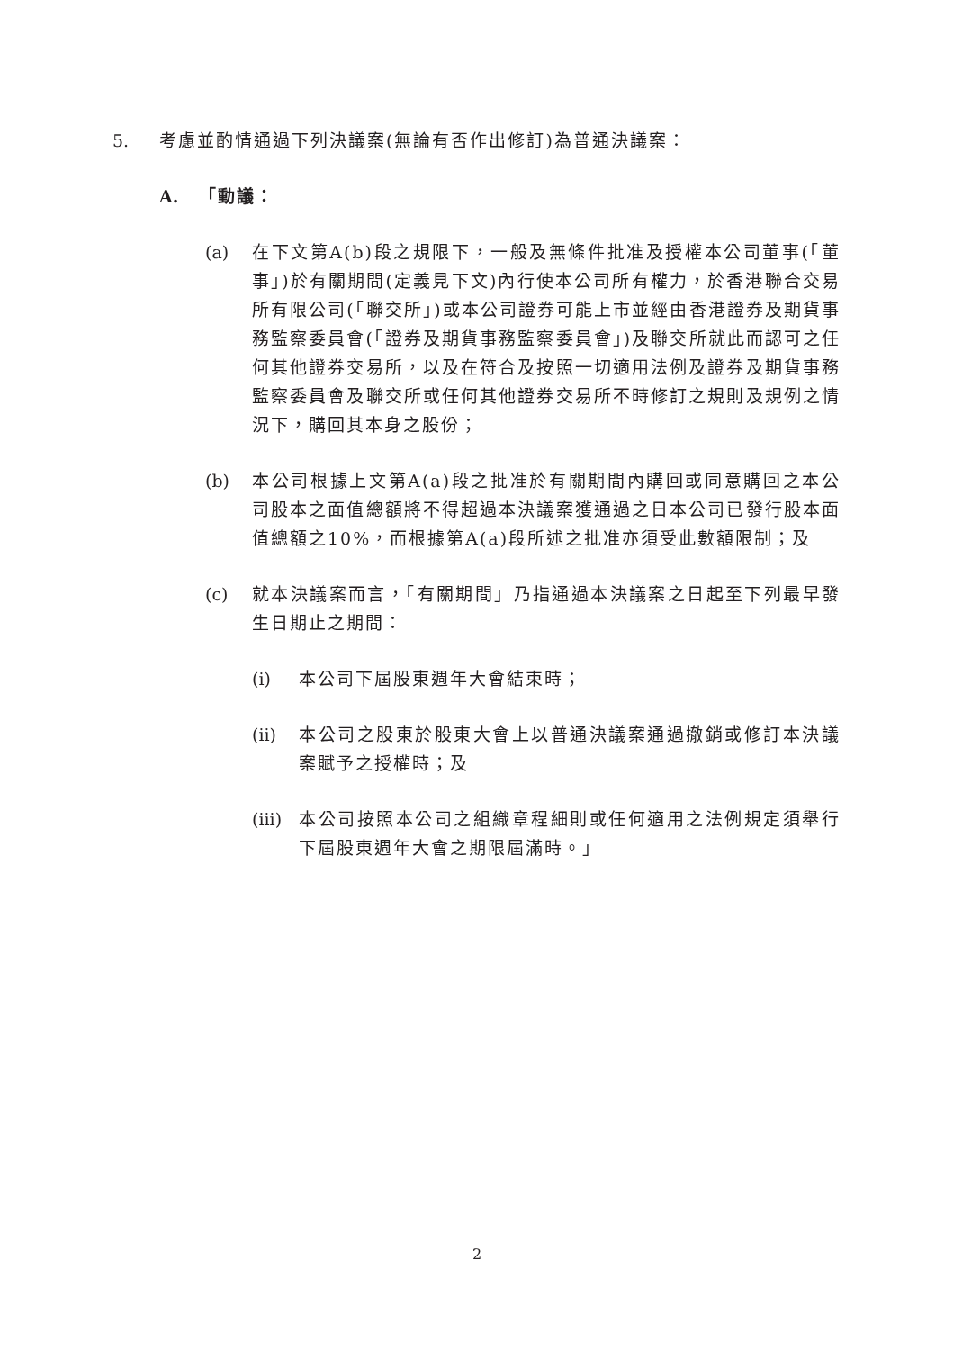5. 考慮並酌情通過下列決議案(無論有否作出修訂)為普通決議案：
A. 「動議：
(a) 在下文第A(b)段之規限下，一般及無條件批准及授權本公司董事(「董事」)於有關期間(定義見下文)內行使本公司所有權力，於香港聯合交易所有限公司(「聯交所」)或本公司證券可能上市並經由香港證券及期貨事務監察委員會(「證券及期貨事務監察委員會」)及聯交所就此而認可之任何其他證券交易所，以及在符合及按照一切適用法例及證券及期貨事務監察委員會及聯交所或任何其他證券交易所不時修訂之規則及規例之情況下，購回其本身之股份；
(b) 本公司根據上文第A(a)段之批准於有關期間內購回或同意購回之本公司股本之面值總額將不得超過本決議案獲通過之日本公司已發行股本面值總額之10%，而根據第A(a)段所述之批准亦須受此數額限制；及
(c) 就本決議案而言，「有關期間」乃指通過本決議案之日起至下列最早發生日期止之期間：
(i) 本公司下屆股東週年大會結束時；
(ii) 本公司之股東於股東大會上以普通決議案通過撤銷或修訂本決議案賦予之授權時；及
(iii) 本公司按照本公司之組織章程細則或任何適用之法例規定須舉行下屆股東週年大會之期限屆滿時。」
2